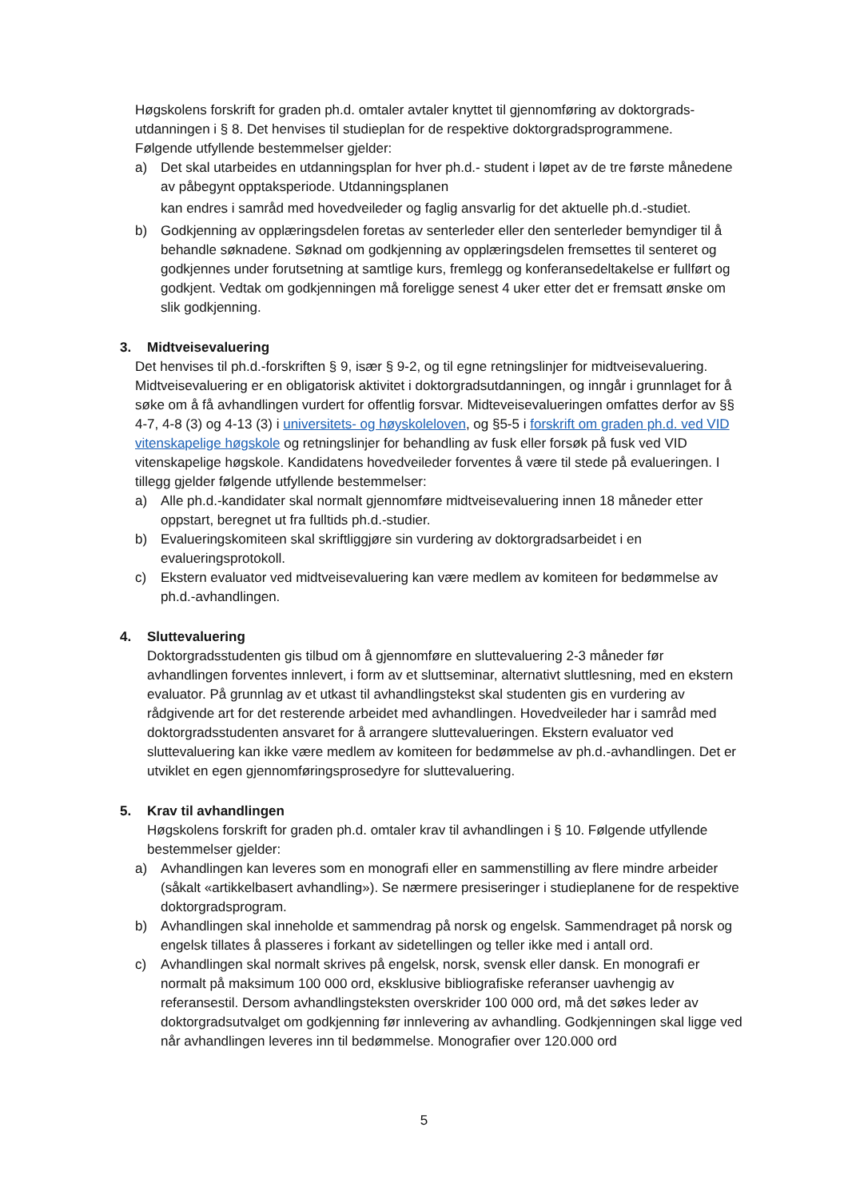Høgskolens forskrift for graden ph.d. omtaler avtaler knyttet til gjennomføring av doktorgrads- utdanningen i § 8. Det henvises til studieplan for de respektive doktorgradsprogrammene.
Følgende utfyllende bestemmelser gjelder:
a) Det skal utarbeides en utdanningsplan for hver ph.d.- student i løpet av de tre første månedene av påbegynt opptaksperiode. Utdanningsplanen
kan endres i samråd med hovedveileder og faglig ansvarlig for det aktuelle ph.d.-studiet.
b) Godkjenning av opplæringsdelen foretas av senterleder eller den senterleder bemyndiger til å behandle søknadene. Søknad om godkjenning av opplæringsdelen fremsettes til senteret og godkjennes under forutsetning at samtlige kurs, fremlegg og konferansedeltakelse er fullført og godkjent. Vedtak om godkjenningen må foreligge senest 4 uker etter det er fremsatt ønske om slik godkjenning.
3. Midtveisevaluering
Det henvises til ph.d.-forskriften § 9, især § 9-2, og til egne retningslinjer for midtveisevaluering. Midtveisevaluering er en obligatorisk aktivitet i doktorgradsutdanningen, og inngår i grunnlaget for å søke om å få avhandlingen vurdert for offentlig forsvar. Midteveisevalueringen omfattes derfor av §§ 4-7, 4-8 (3) og 4-13 (3) i universitets- og høyskoleloven, og §5-5 i forskrift om graden ph.d. ved VID vitenskapelige høgskole og retningslinjer for behandling av fusk eller forsøk på fusk ved VID vitenskapelige høgskole. Kandidatens hovedveileder forventes å være til stede på evalueringen. I tillegg gjelder følgende utfyllende bestemmelser:
a) Alle ph.d.-kandidater skal normalt gjennomføre midtveisevaluering innen 18 måneder etter oppstart, beregnet ut fra fulltids ph.d.-studier.
b) Evalueringskomiteen skal skriftliggjøre sin vurdering av doktorgradsarbeidet i en evalueringsprotokoll.
c) Ekstern evaluator ved midtveisevaluering kan være medlem av komiteen for bedømmelse av ph.d.-avhandlingen.
4. Sluttevaluering
Doktorgradsstudenten gis tilbud om å gjennomføre en sluttevaluering 2-3 måneder før avhandlingen forventes innlevert, i form av et sluttseminar, alternativt sluttlesning, med en ekstern evaluator. På grunnlag av et utkast til avhandlingstekst skal studenten gis en vurdering av rådgivende art for det resterende arbeidet med avhandlingen. Hovedveileder har i samråd med doktorgradsstudenten ansvaret for å arrangere sluttevalueringen. Ekstern evaluator ved sluttevaluering kan ikke være medlem av komiteen for bedømmelse av ph.d.-avhandlingen. Det er utviklet en egen gjennomføringsprosedyre for sluttevaluering.
5. Krav til avhandlingen
Høgskolens forskrift for graden ph.d. omtaler krav til avhandlingen i § 10. Følgende utfyllende bestemmelser gjelder:
a) Avhandlingen kan leveres som en monografi eller en sammenstilling av flere mindre arbeider (såkalt «artikkelbasert avhandling»). Se nærmere presiseringer i studieplanene for de respektive doktorgradsprogram.
b) Avhandlingen skal inneholde et sammendrag på norsk og engelsk. Sammendraget på norsk og engelsk tillates å plasseres i forkant av sidetellingen og teller ikke med i antall ord.
c) Avhandlingen skal normalt skrives på engelsk, norsk, svensk eller dansk. En monografi er normalt på maksimum 100 000 ord, eksklusive bibliografiske referanser uavhengig av referansestil. Dersom avhandlingsteksten overskrider 100 000 ord, må det søkes leder av doktorgradsutvalget om godkjenning før innlevering av avhandling. Godkjenningen skal ligge ved når avhandlingen leveres inn til bedømmelse. Monografier over 120.000 ord
5